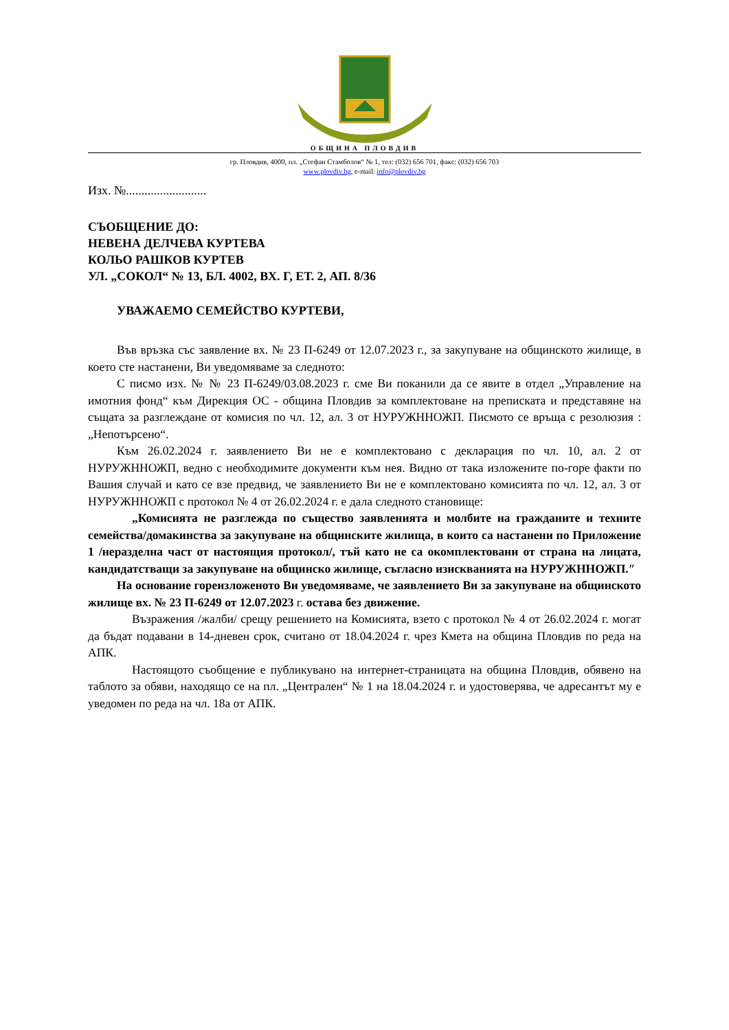ОБЩИНА ПЛОВДИВ
гр. Пловдив, 4000, пл. „Стефан Стамболов“ № 1, тел: (032) 656 701, факс: (032) 656 703
www.plovdiv.bg, e-mail: info@plovdiv.bg
Изх. №..........................
СЪОБЩЕНИЕ ДО:
НЕВЕНА ДЕЛЧЕВА КУРТЕВА
КОЛЬО РАШКОВ КУРТЕВ
УЛ. „СОКОЛ“ № 13, БЛ. 4002, ВХ. Г, ЕТ. 2, АП. 8/36
УВАЖАЕМО СЕМЕЙСТВО КУРТЕВИ,
Във връзка със заявление вх. № 23 П-6249 от 12.07.2023 г., за закупуване на общинското жилище, в което сте настанени, Ви уведомяваме за следното:
С писмо изх. № № 23 П-6249/03.08.2023 г. сме Ви поканили да се явите в отдел „Управление на имотния фонд“ към Дирекция ОС - община Пловдив за комплектоване на преписката и представяне на същата за разглеждане от комисия по чл. 12, ал. 3 от НУРУЖННОЖП. Писмото се връща с резолюзия : „Непотърсено“.
Към 26.02.2024 г. заявлението Ви не е комплектовано с декларация по чл. 10, ал. 2 от НУРУЖННОЖП, ведно с необходимите документи към нея. Видно от така изложените по-горе факти по Вашия случай и като се взе предвид, че заявлението Ви не е комплектовано комисията по чл. 12, ал. 3 от НУРУЖННОЖП с протокол № 4 от 26.02.2024 г. е дала следното становище:
„Комисията не разглежда по същество заявленията и молбите на гражданите и техните семейства/домакинства за закупуване на общинските жилища, в които са настанени по Приложение 1 /неразделна част от настоящия протокол/, тъй като не са окомплектовани от страна на лицата, кандидатстващи за закупуване на общинско жилище, съгласно изискванията на НУРУЖННОЖП.″
На основание гореизложеното Ви уведомяваме, че заявлението Ви за закупуване на общинското жилище вх. № 23 П-6249 от 12.07.2023 г. остава без движение.
Възражения /жалби/ срещу решението на Комисията, взето с протокол № 4 от 26.02.2024 г. могат да бъдат подавани в 14-дневен срок, считано от 18.04.2024 г. чрез Кмета на община Пловдив по реда на АПК.
Настоящото съобщение е публикувано на интернет-страницата на община Пловдив, обявено на таблото за обяви, находящо се на пл. „Централен“ № 1 на 18.04.2024 г. и удостоверява, че адресантът му е уведомен по реда на чл. 18а от АПК.